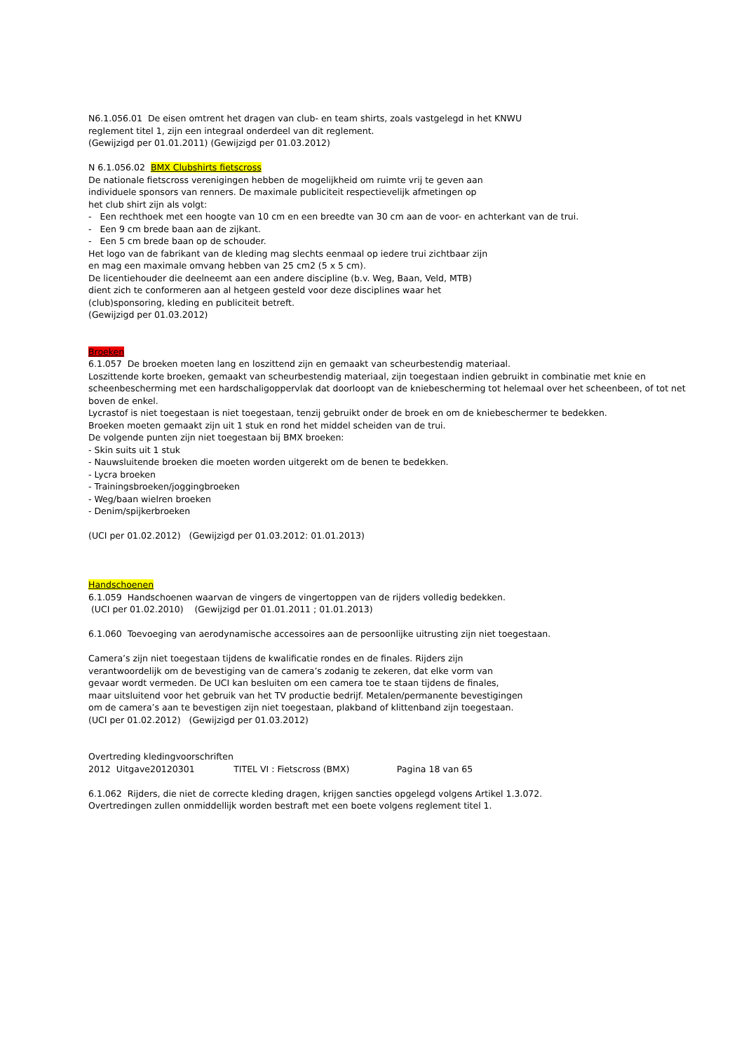N6.1.056.01 De eisen omtrent het dragen van club- en team shirts, zoals vastgelegd in het KNWU
reglement titel 1, zijn een integraal onderdeel van dit reglement.
(Gewijzigd per 01.01.2011) (Gewijzigd per 01.03.2012)
N 6.1.056.02 BMX Clubshirts fietscross
De nationale fietscross verenigingen hebben de mogelijkheid om ruimte vrij te geven aan
individuele sponsors van renners. De maximale publiciteit respectievelijk afmetingen op
het club shirt zijn als volgt:
- Een rechthoek met een hoogte van 10 cm en een breedte van 30 cm aan de voor- en achterkant van de trui.
- Een 9 cm brede baan aan de zijkant.
- Een 5 cm brede baan op de schouder.
Het logo van de fabrikant van de kleding mag slechts eenmaal op iedere trui zichtbaar zijn
en mag een maximale omvang hebben van 25 cm2 (5 x 5 cm).
De licentiehouder die deelneemt aan een andere discipline (b.v. Weg, Baan, Veld, MTB)
dient zich te conformeren aan al hetgeen gesteld voor deze disciplines waar het
(club)sponsoring, kleding en publiciteit betreft.
(Gewijzigd per 01.03.2012)
Broeken
6.1.057 De broeken moeten lang en loszittend zijn en gemaakt van scheurbestendig materiaal.
Loszittende korte broeken, gemaakt van scheurbestendig materiaal, zijn toegestaan indien gebruikt in combinatie met knie en scheenbescherming met een hardschaligoppervlak dat doorloopt van de kniebescherming tot helemaal over het scheenbeen, of tot net boven de enkel.
Lycrastof is niet toegestaan is niet toegestaan, tenzij gebruikt onder de broek en om de kniebeschermer te bedekken.
Broeken moeten gemaakt zijn uit 1 stuk en rond het middel scheiden van de trui.
De volgende punten zijn niet toegestaan bij BMX broeken:
- Skin suits uit 1 stuk
- Nauwsluitende broeken die moeten worden uitgerekt om de benen te bedekken.
- Lycra broeken
- Trainingsbroeken/joggingbroeken
- Weg/baan wielren broeken
- Denim/spijkerbroeken
(UCI per 01.02.2012) (Gewijzigd per 01.03.2012: 01.01.2013)
Handschoenen
6.1.059 Handschoenen waarvan de vingers de vingertoppen van de rijders volledig bedekken.
(UCI per 01.02.2010) (Gewijzigd per 01.01.2011 ; 01.01.2013)
6.1.060 Toevoeging van aerodynamische accessoires aan de persoonlijke uitrusting zijn niet toegestaan.
Camera’s zijn niet toegestaan tijdens de kwalificatie rondes en de finales. Rijders zijn
verantwoordelijk om de bevestiging van de camera’s zodanig te zekeren, dat elke vorm van
gevaar wordt vermeden. De UCI kan besluiten om een camera toe te staan tijdens de finales,
maar uitsluitend voor het gebruik van het TV productie bedrijf. Metalen/permanente bevestigingen
om de camera’s aan te bevestigen zijn niet toegestaan, plakband of klittenband zijn toegestaan.
(UCI per 01.02.2012) (Gewijzigd per 01.03.2012)
Overtreding kledingvoorschriften
2012 Uitgave20120301 TITEL VI : Fietscross (BMX) Pagina 18 van 65
6.1.062 Rijders, die niet de correcte kleding dragen, krijgen sancties opgelegd volgens Artikel 1.3.072.
Overtredingen zullen onmiddellijk worden bestraft met een boete volgens reglement titel 1.